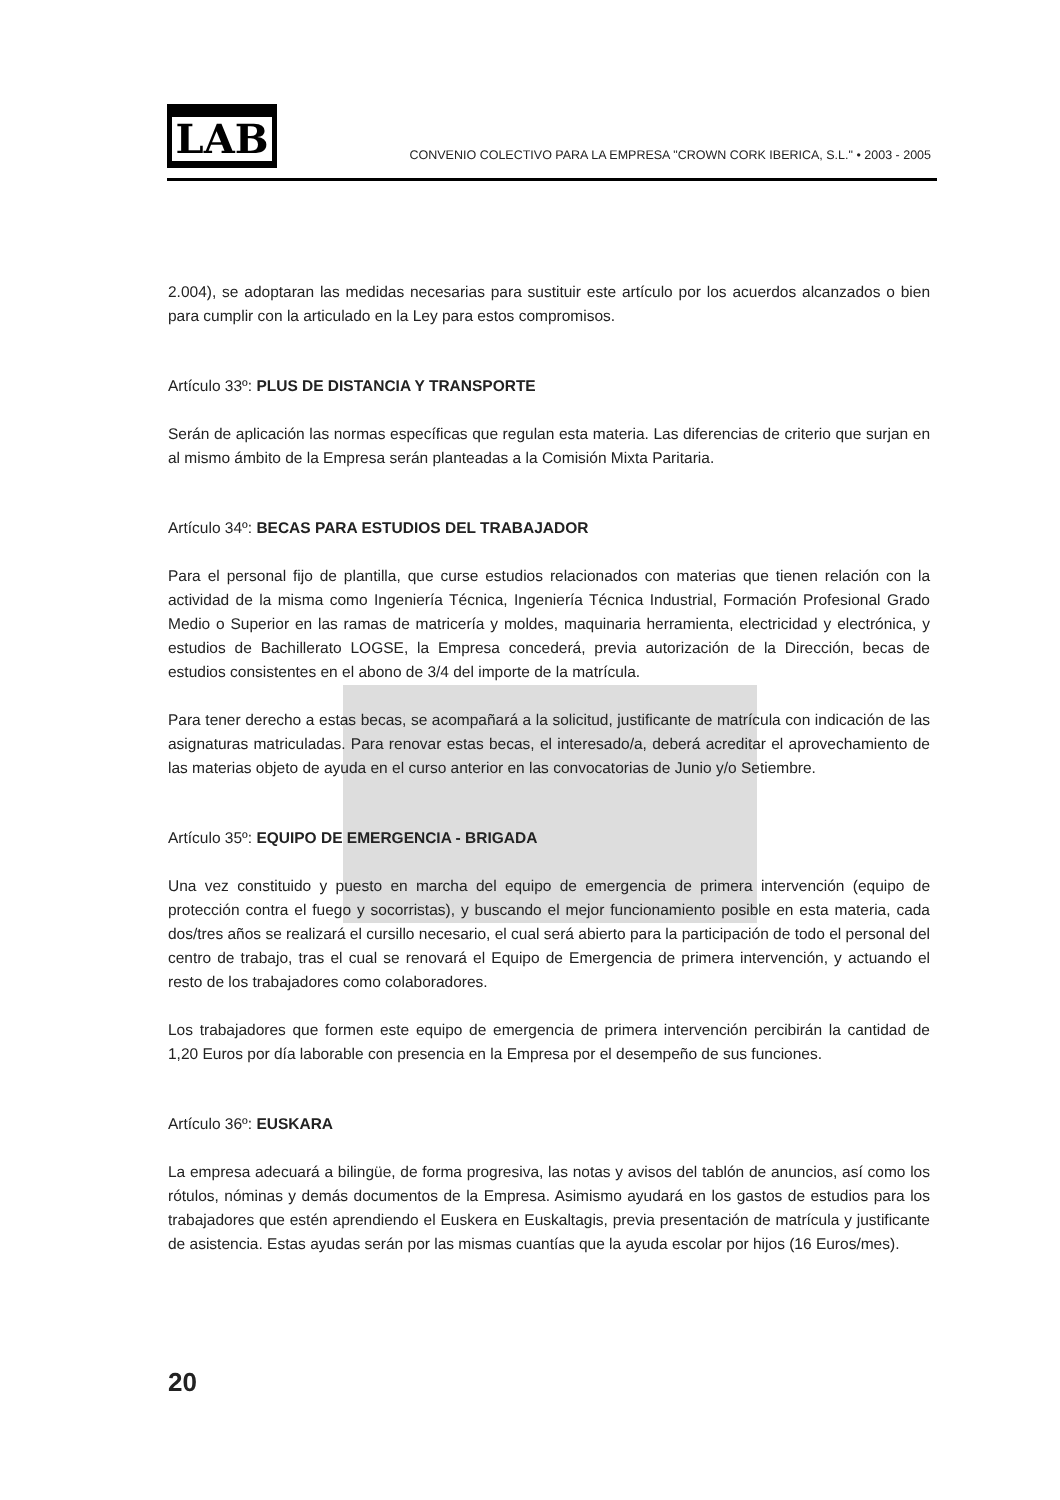LAB
CONVENIO COLECTIVO PARA LA EMPRESA "CROWN CORK IBERICA, S.L." • 2003 - 2005
2.004), se adoptaran las medidas necesarias para sustituir este artículo por los acuerdos alcanzados o bien para cumplir con la articulado en la Ley para estos compromisos.
Artículo 33º: PLUS DE DISTANCIA Y TRANSPORTE
Serán de aplicación las normas específicas que regulan esta materia. Las diferencias de criterio que surjan en al mismo ámbito de la Empresa serán planteadas a la Comisión Mixta Paritaria.
Artículo 34º: BECAS PARA ESTUDIOS DEL TRABAJADOR
Para el personal fijo de plantilla, que curse estudios relacionados con materias que tienen relación con la actividad de la misma como Ingeniería Técnica, Ingeniería Técnica Industrial, Formación Profesional Grado Medio o Superior en las ramas de matricería y moldes, maquinaria herramienta, electricidad y electrónica, y estudios de Bachillerato LOGSE, la Empresa concederá, previa autorización de la Dirección, becas de estudios consistentes en el abono de 3/4 del importe de la matrícula.
Para tener derecho a estas becas, se acompañará a la solicitud, justificante de matrícula con indicación de las asignaturas matriculadas. Para renovar estas becas, el interesado/a, deberá acreditar el aprovechamiento de las materias objeto de ayuda en el curso anterior en las convocatorias de Junio y/o Setiembre.
Artículo 35º: EQUIPO DE EMERGENCIA - BRIGADA
Una vez constituido y puesto en marcha del equipo de emergencia de primera intervención (equipo de protección contra el fuego y socorristas), y buscando el mejor funcionamiento posible en esta materia, cada dos/tres años se realizará el cursillo necesario, el cual será abierto para la participación de todo el personal del centro de trabajo, tras el cual se renovará el Equipo de Emergencia de primera intervención, y actuando el resto de los trabajadores como colaboradores.
Los trabajadores que formen este equipo de emergencia de primera intervención percibirán la cantidad de 1,20 Euros por día laborable con presencia en la Empresa por el desempeño de sus funciones.
Artículo 36º: EUSKARA
La empresa adecuará a bilingüe, de forma progresiva, las notas y avisos del tablón de anuncios, así como los rótulos, nóminas y demás documentos de la Empresa. Asimismo ayudará en los gastos de estudios para los trabajadores que estén aprendiendo el Euskera en Euskaltagis, previa presentación de matrícula y justificante de asistencia. Estas ayudas serán por las mismas cuantías que la ayuda escolar por hijos (16 Euros/mes).
20